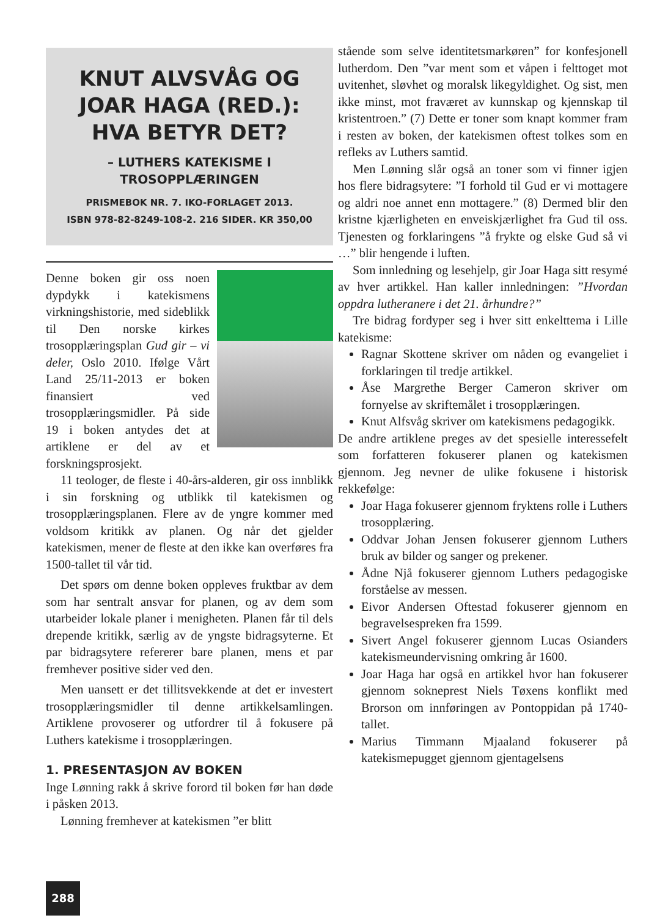KNUT ALVSVÅG OG JOAR HAGA (RED.): HVA BETYR DET?
– LUTHERS KATEKISME I TROSOPPLÆRINGEN
PRISMEBOK NR. 7. IKO-FORLAGET 2013.
ISBN 978-82-8249-108-2. 216 SIDER. KR 350,00
Denne boken gir oss noen dypdykk i katekismens virkningshistorie, med sideblikk til Den norske kirkes trosopplæringsplan Gud gir – vi deler, Oslo 2010. Ifølge Vårt Land 25/11-2013 er boken finansiert ved trosopplæringsmidler. På side 19 i boken antydes det at artiklene er del av et forskningsprosjekt.
11 teologer, de fleste i 40-års-alderen, gir oss innblikk i sin forskning og utblikk til katekismen og trosopplæringsplanen. Flere av de yngre kommer med voldsom kritikk av planen. Og når det gjelder katekismen, mener de fleste at den ikke kan overføres fra 1500-tallet til vår tid.
Det spørs om denne boken oppleves fruktbar av dem som har sentralt ansvar for planen, og av dem som utarbeider lokale planer i menigheten. Planen får til dels drepende kritikk, særlig av de yngste bidragsyterne. Et par bidragsytere refererer bare planen, mens et par fremhever positive sider ved den.
Men uansett er det tillitsvekkende at det er investert trosopplæringsmidler til denne artikkelsamlingen. Artiklene provoserer og utfordrer til å fokusere på Luthers katekisme i trosopplæringen.
1. PRESENTASJON AV BOKEN
Inge Lønning rakk å skrive forord til boken før han døde i påsken 2013.
Lønning fremhever at katekismen ”er blitt
stående som selve identitetsmarkøren” for konfesjonell lutherdom. Den ”var ment som et våpen i felttoget mot uvitenhet, sløvhet og moralsk likegyldighet. Og sist, men ikke minst, mot fraværet av kunnskap og kjennskap til kristentroen.” (7) Dette er toner som knapt kommer fram i resten av boken, der katekismen oftest tolkes som en refleks av Luthers samtid.
Men Lønning slår også an toner som vi finner igjen hos flere bidragsytere: ”I forhold til Gud er vi mottagere og aldri noe annet enn mottagere.” (8) Dermed blir den kristne kjærligheten en enveiskjærlighet fra Gud til oss. Tjenesten og forklaringens ”å frykte og elske Gud så vi …” blir hengende i luften.
Som innledning og lesehjelp, gir Joar Haga sitt resymé av hver artikkel. Han kaller innledningen: ”Hvordan oppdra lutheranere i det 21. århundre?”
Tre bidrag fordyper seg i hver sitt enkelttema i Lille katekisme:
Ragnar Skottene skriver om nåden og evangeliet i forklaringen til tredje artikkel.
Åse Margrethe Berger Cameron skriver om fornyelse av skriftemålet i trosopplæringen.
Knut Alfsvåg skriver om katekismens pedagogikk.
De andre artiklene preges av det spesielle interessefelt som forfatteren fokuserer planen og katekismen gjennom. Jeg nevner de ulike fokusene i historisk rekkefølge:
Joar Haga fokuserer gjennom fryktens rolle i Luthers trosopplæring.
Oddvar Johan Jensen fokuserer gjennom Luthers bruk av bilder og sanger og prekener.
Ådne Njå fokuserer gjennom Luthers pedagogiske forståelse av messen.
Eivor Andersen Oftestad fokuserer gjennom en begravelsespreken fra 1599.
Sivert Angel fokuserer gjennom Lucas Osianders katekismeundervisning omkring år 1600.
Joar Haga har også en artikkel hvor han fokuserer gjennom sokneprest Niels Tøxens konflikt med Brorson om innføringen av Pontoppidan på 1740-tallet.
Marius Timmann Mjaaland fokuserer på katekismepugget gjennom gjentagelsens
288